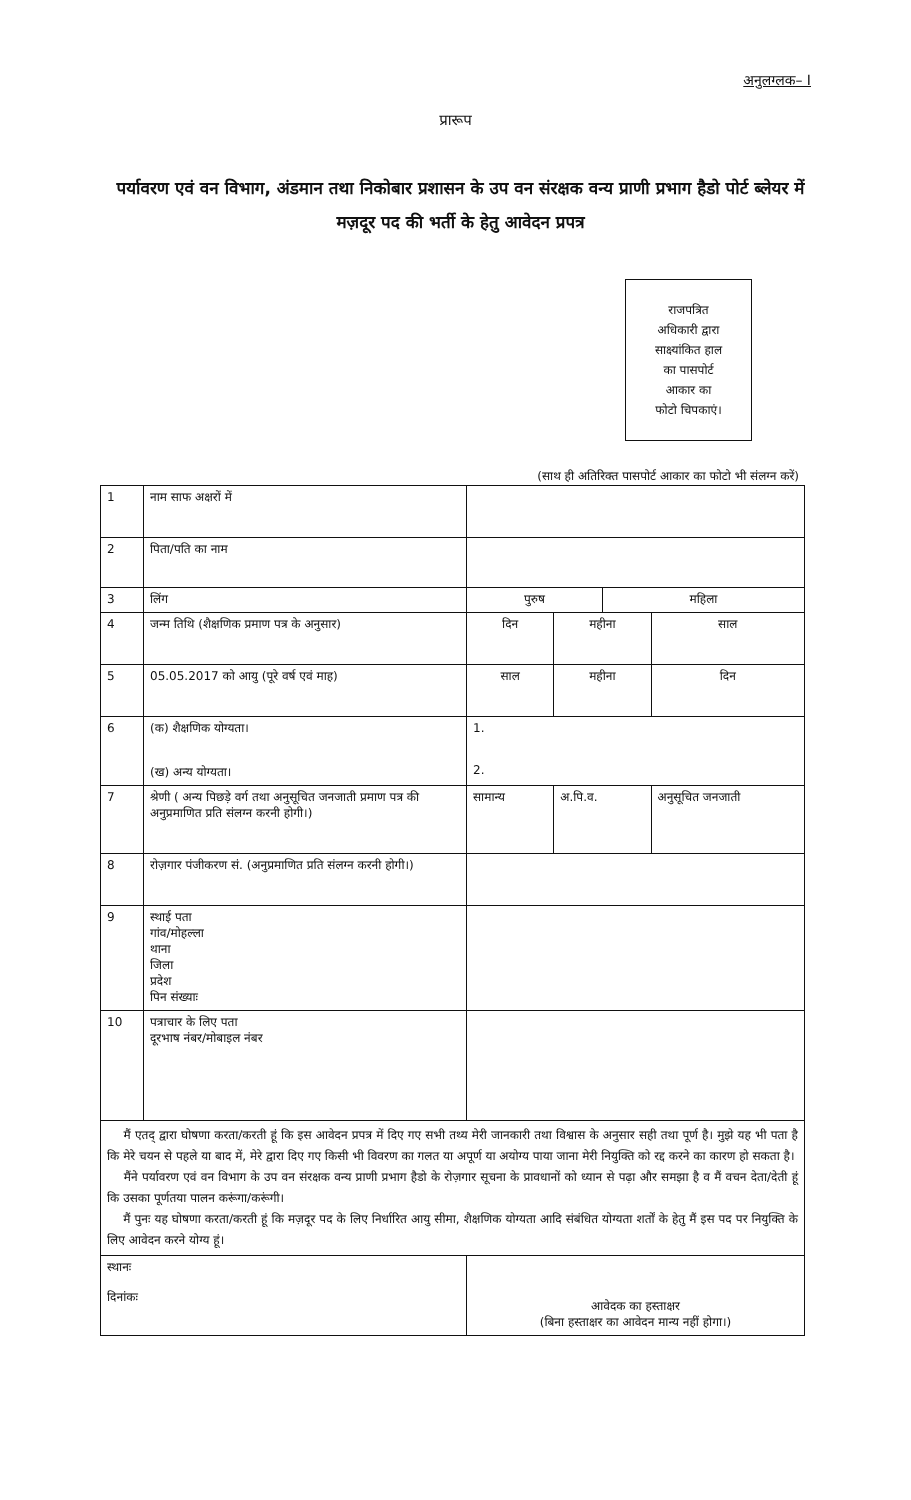अनुलग्लक– I
प्रारूप
पर्यावरण एवं वन विभाग, अंडमान तथा निकोबार प्रशासन के उप वन संरक्षक वन्य प्राणी प्रभाग हैडो पोर्ट ब्लेयर में मज़दूर पद की भर्ती के हेतु आवेदन प्रपत्र
राजपत्रित
अधिकारी द्वारा
साक्ष्यांकित हाल
का पासपोर्ट
आकार का
फोटो चिपकाएं।
(साथ ही अतिरिक्त पासपोर्ट आकार का फोटो भी संलग्न करें)
| 1 | नाम साफ अक्षरों में | | | | |
| 2 | पिता/पति का नाम | | | | |
| 3 | लिंग | पुरुष | | महिला | |
| 4 | जन्म तिथि (शैक्षणिक प्रमाण पत्र के अनुसार) | दिन | महीना | | साल |
| 5 | 05.05.2017 को आयु (पूरे वर्ष एवं माह) | साल | महीना | | दिन |
| 6 | (क) शैक्षणिक योग्यता। (ख) अन्य योग्यता। | 1. 2. | | | |
| 7 | श्रेणी ( अन्य पिछड़े वर्ग तथा अनुसूचित जनजाती प्रमाण पत्र की अनुप्रमाणित प्रति संलग्न करनी होगी।) | सामान्य | अ.पि.व. | | अनुसूचित जनजाती |
| 8 | रोज़गार पंजीकरण सं. (अनुप्रमाणित प्रति संलग्न करनी होगी।) | | | | |
| 9 | स्थाई पता गांव/मोहल्ला थाना जिला प्रदेश पिन संख्याः | | | | |
| 10 | पत्राचार के लिए पता दूरभाष नंबर/मोबाइल नंबर | | | | |
| मैं एतद् द्वारा घोषणा करता/करती हूं कि इस आवेदन प्रपत्र में दिए गए सभी तथ्य मेरी जानकारी तथा विश्वास के अनुसार सही तथा पूर्ण है। मुझे यह भी पता है कि मेरे चयन से पहले या बाद में, मेरे द्वारा दिए गए किसी भी विवरण का गलत या अपूर्ण या अयोग्य पाया जाना मेरी नियुक्ति को रद्द करने का कारण हो सकता है। मैंने पर्यावरण एवं वन विभाग के उप वन संरक्षक वन्य प्राणी प्रभाग हैडो के रोज़गार सूचना के प्रावधानों को ध्यान से पढ़ा और समझा है व मैं वचन देता/देती हूं कि उसका पूर्णतया पालन करूंगा/करूंगी। मैं पुनः यह घोषणा करता/करती हूं कि मज़दूर पद के लिए निर्धारित आयु सीमा, शैक्षणिक योग्यता आदि संबंधित योग्यता शर्तों के हेतु मैं इस पद पर नियुक्ति के लिए आवेदन करने योग्य हूं। | | | | | |
| स्थानः दिनांकः | | आवेदक का हस्ताक्षर (बिना हस्ताक्षर का आवेदन मान्य नहीं होगा।) | | | |